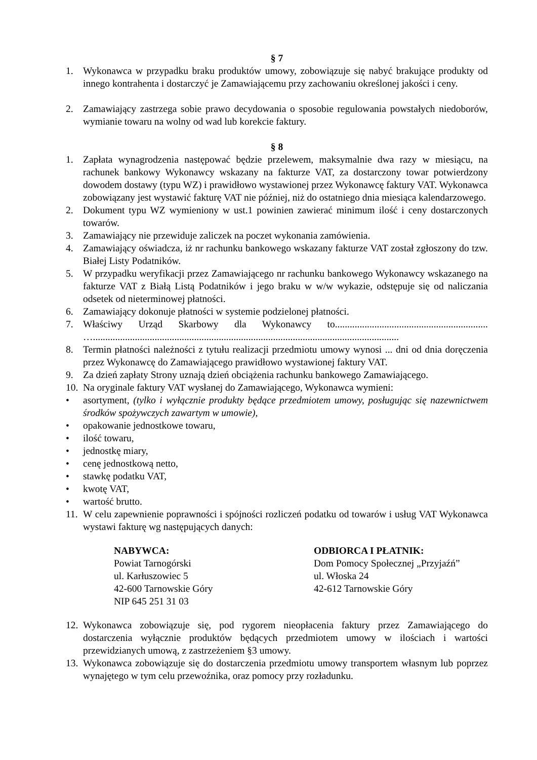§ 7
1. Wykonawca w przypadku braku produktów umowy, zobowiązuje się nabyć brakujące produkty od innego kontrahenta i dostarczyć je Zamawiającemu przy zachowaniu określonej jakości i ceny.
2. Zamawiający zastrzega sobie prawo decydowania o sposobie regulowania powstałych niedoborów, wymianie towaru na wolny od wad lub korekcie faktury.
§ 8
1. Zapłata wynagrodzenia następować będzie przelewem, maksymalnie dwa razy w miesiącu, na rachunek bankowy Wykonawcy wskazany na fakturze VAT, za dostarczony towar potwierdzony dowodem dostawy (typu WZ) i prawidłowo wystawionej przez Wykonawcę faktury VAT. Wykonawca zobowiązany jest wystawić fakturę VAT nie później, niż do ostatniego dnia miesiąca kalendarzowego.
2. Dokument typu WZ wymieniony w ust.1 powinien zawierać minimum ilość i ceny dostarczonych towarów.
3. Zamawiający nie przewiduje zaliczek na poczet wykonania zamówienia.
4. Zamawiający oświadcza, iż nr rachunku bankowego wskazany fakturze VAT został zgłoszony do tzw. Białej Listy Podatników.
5. W przypadku weryfikacji przez Zamawiającego nr rachunku bankowego Wykonawcy wskazanego na fakturze VAT z Białą Listą Podatników i jego braku w w/w wykazie, odstępuje się od naliczania odsetek od nieterminowej płatności.
6. Zamawiający dokonuje płatności w systemie podzielonej płatności.
7. Właściwy Urząd Skarbowy dla Wykonawcy to.............................................................. …............................................................................................................................
8. Termin płatności należności z tytułu realizacji przedmiotu umowy wynosi ... dni od dnia doręczenia przez Wykonawcę do Zamawiającego prawidłowo wystawionej faktury VAT.
9. Za dzień zapłaty Strony uznają dzień obciążenia rachunku bankowego Zamawiającego.
10. Na oryginale faktury VAT wysłanej do Zamawiającego, Wykonawca wymieni:
• asortyment, (tylko i wyłącznie produkty będące przedmiotem umowy, posługując się nazewnictwem środków spożywczych zawartym w umowie),
• opakowanie jednostkowe towaru,
• ilość towaru,
• jednostkę miary,
• cenę jednostkową netto,
• stawkę podatku VAT,
• kwotę VAT,
• wartość brutto.
11. W celu zapewnienie poprawności i spójności rozliczeń podatku od towarów i usług VAT Wykonawca wystawi fakturę wg następujących danych:
NABYWCA:
Powiat Tarnogórski
ul. Karłuszowiec 5
42-600 Tarnowskie Góry
NIP 645 251 31 03
ODBIORCA I PŁATNIK:
Dom Pomocy Społecznej „Przyjaźń”
ul. Włoska 24
42-612 Tarnowskie Góry
12. Wykonawca zobowiązuje się, pod rygorem nieopłacenia faktury przez Zamawiającego do dostarczenia wyłącznie produktów będących przedmiotem umowy w ilościach i wartości przewidzianych umową, z zastrzeżeniem §3 umowy.
13. Wykonawca zobowiązuje się do dostarczenia przedmiotu umowy transportem własnym lub poprzez wynajętego w tym celu przewoźnika, oraz pomocy przy rozładunku.